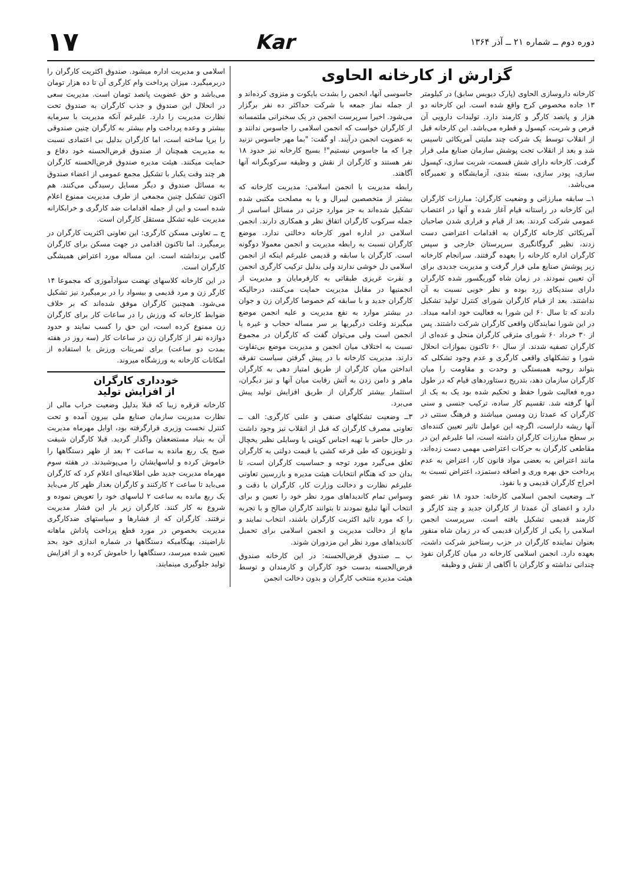دوره دوم ــ شماره ۲۱ ــ آذر ۱۳۶۴ Kar ۱۷
گزارش از کارخانه الحاوی
کارخانه داروسازی الحاوی (پارک دیویس سابق) در کیلومتر ۱۳ جاده مخصوص کرج واقع شده است. این کارخانه دو هزار و پانصد کارگر و کارمند دارد. تولیدات دارویی آن قرص و شربت، کپسول و قطره می‌باشد. این کارخانه قبل از انقلاب توسط یک شرکت چند ملیتی آمریکائی تاسیس شد و بعد از انقلاب تحت پوشش سازمان صنایع ملی قرار گرفت. کارخانه دارای شش قسمت، شربت سازی، کپسول سازی، پودر سازی، بسته بندی، آزمایشگاه و تعمیرگاه می‌باشد.
۱ــ سابقه مبارزاتی و وضعیت کارگران: مبارزات کارگران این کارخانه در راستانه قیام آغاز شده و آنها در اعتصاب عمومی شرکت کردند. بعد از قیام و فراری شدن صاحبان آمریکائی کارخانه کارگران به اقدامات اعتراضی دست زدند، نظیر گروگانگیری سرپرستان خارجی و سپس کارگران اداره کارخانه را بعهده گرفتند. سرانجام کارخانه زیر پوشش صنایع ملی قرار گرفت و مدیریت جدیدی برای آن تعیین نمودند. در زمان شاه گوریگسور شده کارگران دارای سندیکای زرد بوده و نظر خوبی نسبت به آن نداشتند. بعد از قیام کارگران شورای کنترل تولید تشکیل دادند که تا سال ۶۰ این شورا به فعالیت خود ادامه میداد. در این شورا نمایندگان واقعی کارگران شرکت داشتند. پس از ۳۰ خرداد ۶۰ شورای مترقی کارگران منحل و عده‌ای از کارگران تصفیه شدند. از سال ۶۰ تاکنون بموازات انحلال شورا و تشکلهای واقعی کارگری و عدم وجود تشکلی که بتواند روحیه همبستگی و وحدت و مقاومت را میان کارگران سازمان دهد، بتدریج دستاوردهای قیام که در طول دوره فعالیت شورا حفظ و تحکیم شده بود یک به یک از آنها گرفته شد. تقسیم کار ساده، ترکیب جنسی و سنی کارگران که عمدتا زن ومسن میباشند و فرهنگ سنتی در آنها ریشه داراست، اگرچه این عوامل تاثیر تعیین کننده‌ای بر سطح مبارزات کارگران داشته است، اما علیرغم این در مقاطعی کارگران به حرکات اعتراضی مهمی دست زده‌اند، مانند اعتراض به بعضی مواد قانون کار، اعتراض به عدم پرداخت حق بهره وری و اضافه دستمزد، اعتراض نسبت به اخراج کارگران قدیمی و با نفوذ.
۲ــ وضعیت انجمن اسلامی کارخانه: حدود ۱۸ نفر عضو دارد و اعضای آن عمدتا از کارگران جدید و چند کارگر و کارمند قدیمی تشکیل یافته است. سرپرست انجمن اسلامی را یکی از کارگران قدیمی که در زمان شاه منفور بعنوان نماینده کارگران در حزب رستاخیز شرکت داشت، بعهده دارد. انجمن اسلامی کارخانه در میان کارگران نفوذ چندانی نداشته و کارگران با آگاهی از نقش و وظیفه
جاسوسی آنها، انجمن را بشدت بایکوت و منزوی کرده‌اند و از جمله نماز جمعه با شرکت حداکثر ده نفر برگزار می‌شود. اخیرا سرپرست انجمن در یک سخنرانی ملتمسانه از کارگران خواست که انجمن اسلامی را جاسوس ندانند و به عضویت انجمن درآیند. او گفت: "بما مهر جاسوس نزنید چرا که ما جاسوس نیستیم"! بسیج کارخانه نیز حدود ۱۸ نفر هستند و کارگران از نقش و وظیفه سرکوبگرانه آنها آگاهند.
رابطه مدیریت با انجمن اسلامی: مدیریت کارخانه که بیشتر از متخصصین لیبرال و یا به مصلحت مکتبی شده تشکیل شده‌اند به جز موارد جزئی در مسائل اساسی از جمله سرکوب کارگران اتفاق نظر و همکاری دارند. انجمن اسلامی در اداره امور کارخانه دخالتی ندارد. موضع کارگران نسبت به رابطه مدیریت و انجمن معمولا دوگونه است. کارگران با سابقه و قدیمی علیرغم اینکه از انجمن اسلامی دل خوشی ندارند ولی بدلیل ترکیب کارگری انجمن و نفرت غریزی طبقاتی به کارفرمایان و مدیریت از انجمنیها در مقابل مدیریت حمایت می‌کنند، درحالیکه کارگران جدید و با سابقه کم خصوصا کارگران زن و جوان در بیشتر موارد به نفع مدیریت و علیه انجمن موضع میگیرند وعلت درگیریها بر سر مساله حجاب و غیره با انجمن است ولی می‌توان گفت که کارگران در مجموع نسبت به اختلاف میان انجمن و مدیریت موضع بی‌تفاوت دارند. مدیریت کارخانه با در پیش گرفتن سیاست تفرقه انداختن میان کارگران از طریق امتیاز دهی به کارگران ماهر و دامن زدن به آتش رقابت میان آنها و نیز دیگران، استثمار بیشتر کارگران از طریق افزایش تولید پیش می‌برد.
۳ــ وضعیت تشکلهای صنفی و علنی کارگری: الف ــ تعاونی مصرف کارگران که قبل از انقلاب نیز وجود داشت در حال حاضر با تهیه اجناس کوپنی یا وسایلی نظیر یخچال و تلویزیون که طی قرعه کشی با قیمت دولتی به کارگران تعلق می‌گیرد مورد توجه و حساسیت کارگران است، تا بدان حد که هنگام انتخابات هیئت مدیره و بازرسین تعاونی علیرغم نظارت و دخالت وزارت کار، کارگران با دقت و وسواس تمام کاندیداهای مورد نظر خود را تعیین و برای انتخاب آنها تبلیغ نمودند تا بتوانند کارگران صالح و با تجربه را که مورد تائید اکثریت کارگران باشند، انتخاب نمایند و مانع از دخالت مدیریت و انجمن اسلامی برای تحمیل کاندیداهای مورد نظر این مزدوران شوند.
ب ــ صندوق قرض‌الحسنه: در این کارخانه صندوق قرض‌الحسنه بدست خود کارگران و کارمندان و توسط هیئت مدیره منتخب کارگران و بدون دخالت انجمن
اسلامی و مدیریت اداره میشود. صندوق اکثریت کارگران را دربرمیگیرد. میزان پرداخت وام کارگری آن تا ده هزار تومان می‌باشد و حق عضویت پانصد تومان است. مدیریت سعی در انحلال این صندوق و جذب کارگران به صندوق تحت نظارت مدیریت را دارد. علیرغم آنکه مدیریت با سرمایه بیشتر و وعده پرداخت وام بیشتر به کارگران چنین صندوقی را برپا ساخته است، اما کارگران بدلیل بی اعتمادی نسبت به مدیریت همچنان از صندوق قرض‌الحسنه خود دفاع و حمایت میکنند. هیئت مدیره صندوق قرض‌الحسنه کارگران هر چند وقت یکبار با تشکیل مجمع عمومی از اعضاء صندوق به مسائل صندوق و دیگر مسایل رسیدگی می‌کنند. هم اکنون تشکیل چنین مجمعی از طرف مدیریت ممنوع اعلام شده است و این از جمله اقدامات ضد کارگری و خرابکارانه مدیریت علیه تشکل مستقل کارگران است.
ج ــ تعاونی مسکن کارگری: این تعاونی اکثریت کارگران در برمیگیرد. اما تاکنون اقدامی در جهت مسکن برای کارگران گامی برنداشته است. این مساله مورد اعتراض همیشگی کارگران است.
در این کارخانه کلاسهای نهضت سوادآموزی که مجموعا ۱۴ کارگر زن و مرد قدیمی و بیسواد را در برمیگیرد نیز تشکیل می‌شود. همچنین کارگران موفق شده‌اند که بر خلاف ضوابط کارخانه که ورزش را در ساعات کار برای کارگران زن ممنوع کرده است، این حق را کسب نمایند و حدود دوازده نفر از کارگران زن در ساعات کار (سه روز در هفته بمدت دو ساعت) برای تمرینات ورزش با استفاده از امکانات کارخانه به ورزشگاه میروند.
خودداری کارگران
از افزایش تولید
کارخانه قرقره زیبا که قبلا بدلیل وضعیت خراب مالی از نظارت مدیریت سازمان صنایع ملی بیرون آمده و تحت کنترل نخست وزیری قرارگرفته بود، اوایل مهرماه مدیریت آن به بنیاد مستضعفان واگذار گردید. قبلا کارگران شیفت صبح یک ربع مانده به ساعت ۲ بعد از ظهر دستگاهها را خاموش کرده و لباسهایشان را می‌پوشیدند. در هفته سوم مهرماه مدیریت جدید طی اطلاعیه‌ای اعلام کرد که کارگران می‌باید تا ساعت ۲ کارکنند و کارگران بعداز ظهر کار می‌باید یک ربع مانده به ساعت ۲ لباسهای خود را تعویض نموده و شروع به کار کنند. کارگران زیر بار این فشار مدیریت نرفتند. کارگران که از فشارها و سیاستهای ضدکارگری مدیریت بخصوص در مورد قطع پرداخت پاداش ماهانه ناراضیند، بهنگامیکه دستگاهها در شماره اندازی خود بحد تعیین شده میرسد، دستگاهها را خاموش کرده و از افزایش تولید جلوگیری مینمایند.